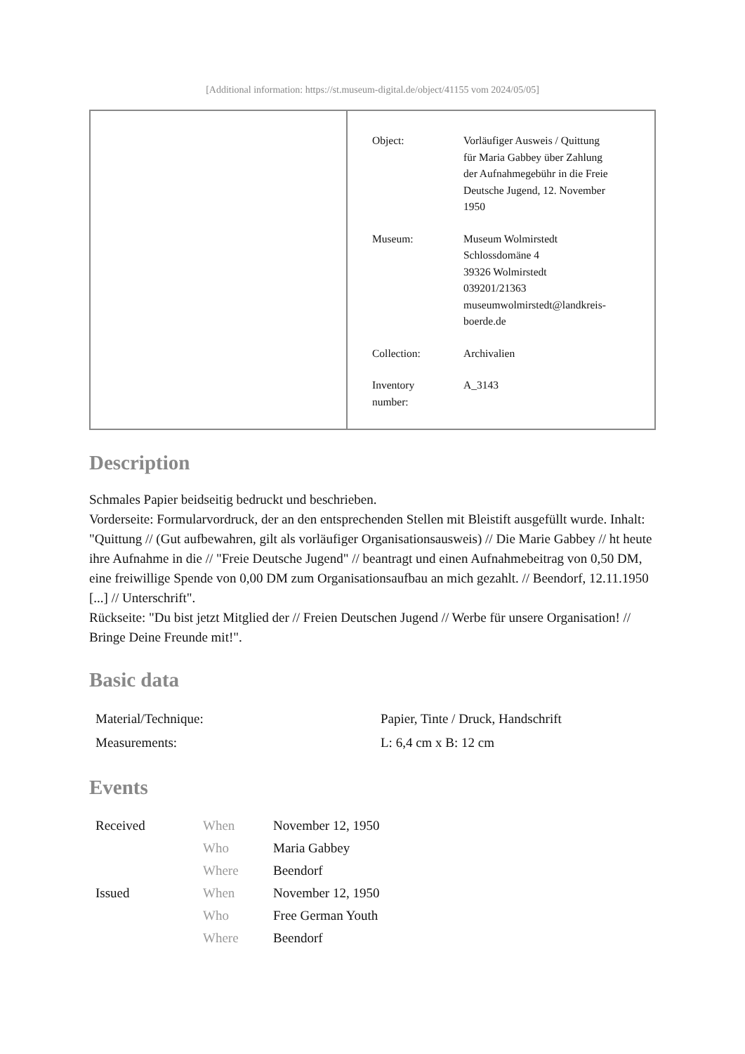[Additional information: https://st.museum-digital.de/object/41155 vom 2024/05/05]
| Object: | Vorläufiger Ausweis / Quittung für Maria Gabbey über Zahlung der Aufnahmegebühr in die Freie Deutsche Jugend, 12. November 1950 |
| Museum: | Museum Wolmirstedt Schlossdomäne 4 39326 Wolmirstedt 039201/21363 museumwolmirstedt@landkreis- boerde.de |
| Collection: | Archivalien |
| Inventory number: | A_3143 |
Description
Schmales Papier beidseitig bedruckt und beschrieben.
Vorderseite: Formularvordruck, der an den entsprechenden Stellen mit Bleistift ausgefüllt wurde. Inhalt: "Quittung // (Gut aufbewahren, gilt als vorläufiger Organisationsausweis) // Die Marie Gabbey // ht heute ihre Aufnahme in die // "Freie Deutsche Jugend" // beantragt und einen Aufnahmebeitrag von 0,50 DM, eine freiwillige Spende von 0,00 DM zum Organisationsaufbau an mich gezahlt. // Beendorf, 12.11.1950 [...] // Unterschrift".
Rückseite: "Du bist jetzt Mitglied der // Freien Deutschen Jugend // Werbe für unsere Organisation! // Bringe Deine Freunde mit!".
Basic data
| Material/Technique: | Papier, Tinte / Druck, Handschrift |
| Measurements: | L: 6,4 cm x B: 12 cm |
Events
| Received | When | November 12, 1950 |
| | Who | Maria Gabbey |
| | Where | Beendorf |
| Issued | When | November 12, 1950 |
| | Who | Free German Youth |
| | Where | Beendorf |